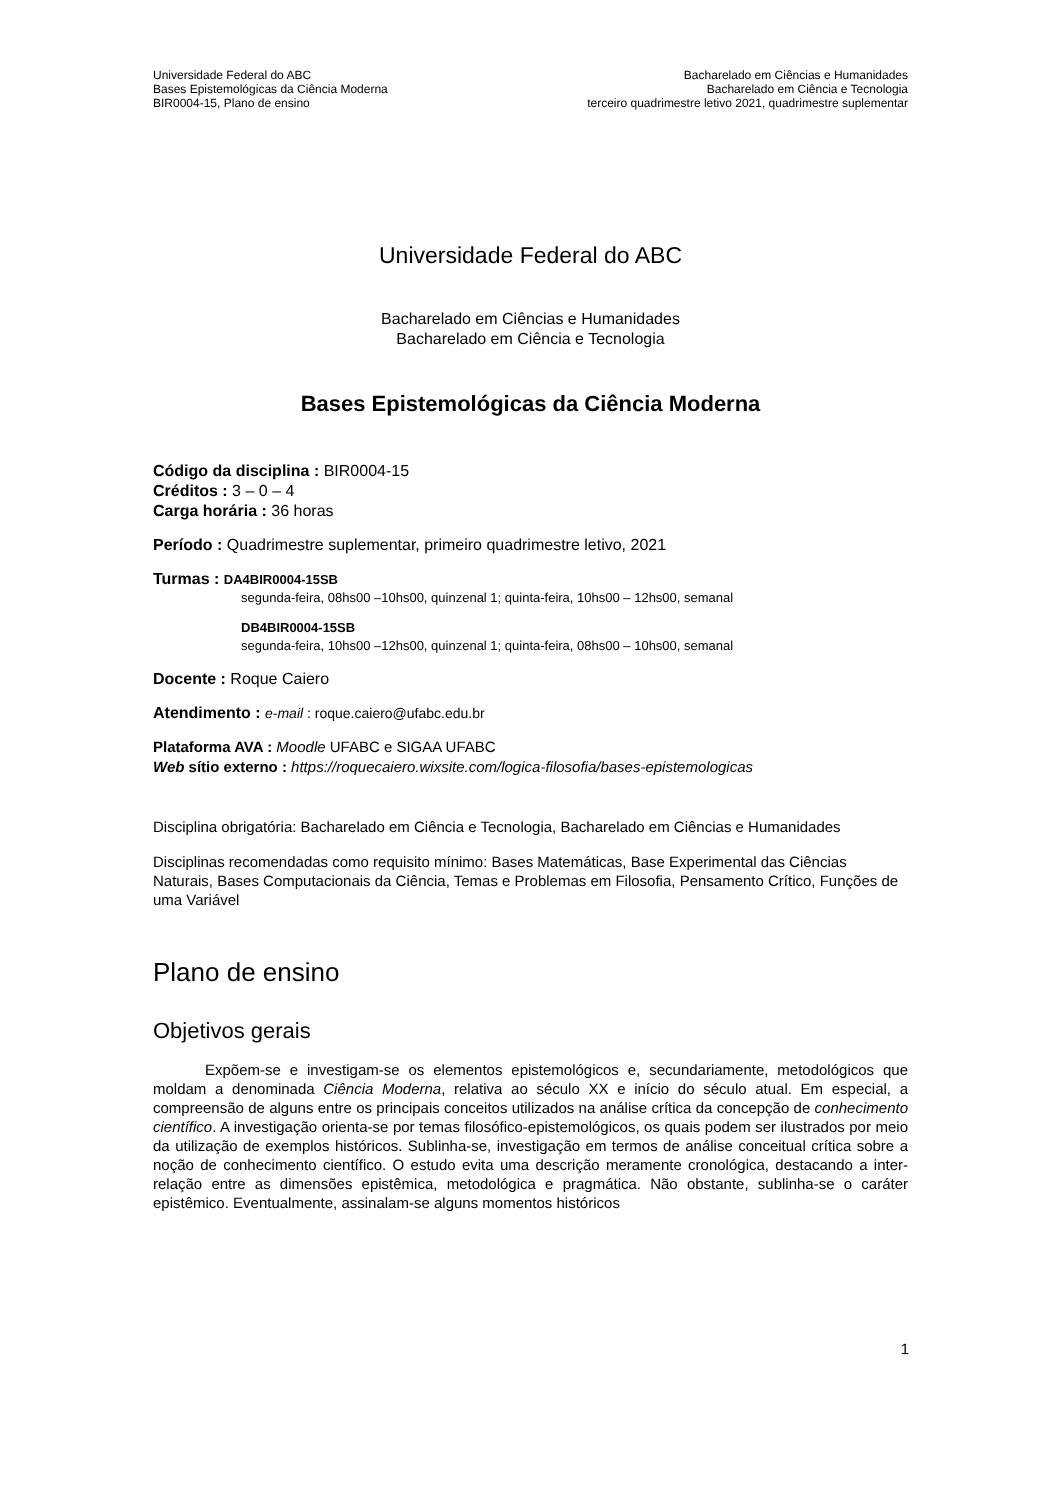Universidade Federal do ABC
Bases Epistemológicas da Ciência Moderna
BIR0004-15, Plano de ensino
Bacharelado em Ciências e Humanidades
Bacharelado em Ciência e Tecnologia
terceiro quadrimestre letivo 2021, quadrimestre suplementar
Universidade Federal do ABC
Bacharelado em Ciências e Humanidades
Bacharelado em Ciência e Tecnologia
Bases Epistemológicas da Ciência Moderna
Código da disciplina : BIR0004-15
Créditos : 3 – 0 – 4
Carga horária : 36 horas
Período : Quadrimestre suplementar, primeiro quadrimestre letivo, 2021
Turmas : DA4BIR0004-15SB
segunda-feira, 08hs00 –10hs00, quinzenal 1; quinta-feira, 10hs00 – 12hs00, semanal
DB4BIR0004-15SB
segunda-feira, 10hs00 –12hs00, quinzenal 1; quinta-feira, 08hs00 – 10hs00, semanal
Docente : Roque Caiero
Atendimento : e-mail : roque.caiero@ufabc.edu.br
Plataforma AVA : Moodle UFABC e SIGAA UFABC
Web sítio externo : https://roquecaiero.wixsite.com/logica-filosofia/bases-epistemologicas
Disciplina obrigatória: Bacharelado em Ciência e Tecnologia, Bacharelado em Ciências e Humanidades
Disciplinas recomendadas como requisito mínimo: Bases Matemáticas, Base Experimental das Ciências Naturais, Bases Computacionais da Ciência, Temas e Problemas em Filosofia, Pensamento Crítico, Funções de uma Variável
Plano de ensino
Objetivos gerais
Expõem-se e investigam-se os elementos epistemológicos e, secundariamente, metodológicos que moldam a denominada Ciência Moderna, relativa ao século XX e início do século atual. Em especial, a compreensão de alguns entre os principais conceitos utilizados na análise crítica da concepção de conhecimento científico. A investigação orienta-se por temas filosófico-epistemológicos, os quais podem ser ilustrados por meio da utilização de exemplos históricos. Sublinha-se, investigação em termos de análise conceitual crítica sobre a noção de conhecimento científico. O estudo evita uma descrição meramente cronológica, destacando a inter-relação entre as dimensões epistêmica, metodológica e pragmática. Não obstante, sublinha-se o caráter epistêmico. Eventualmente, assinalam-se alguns momentos históricos
1